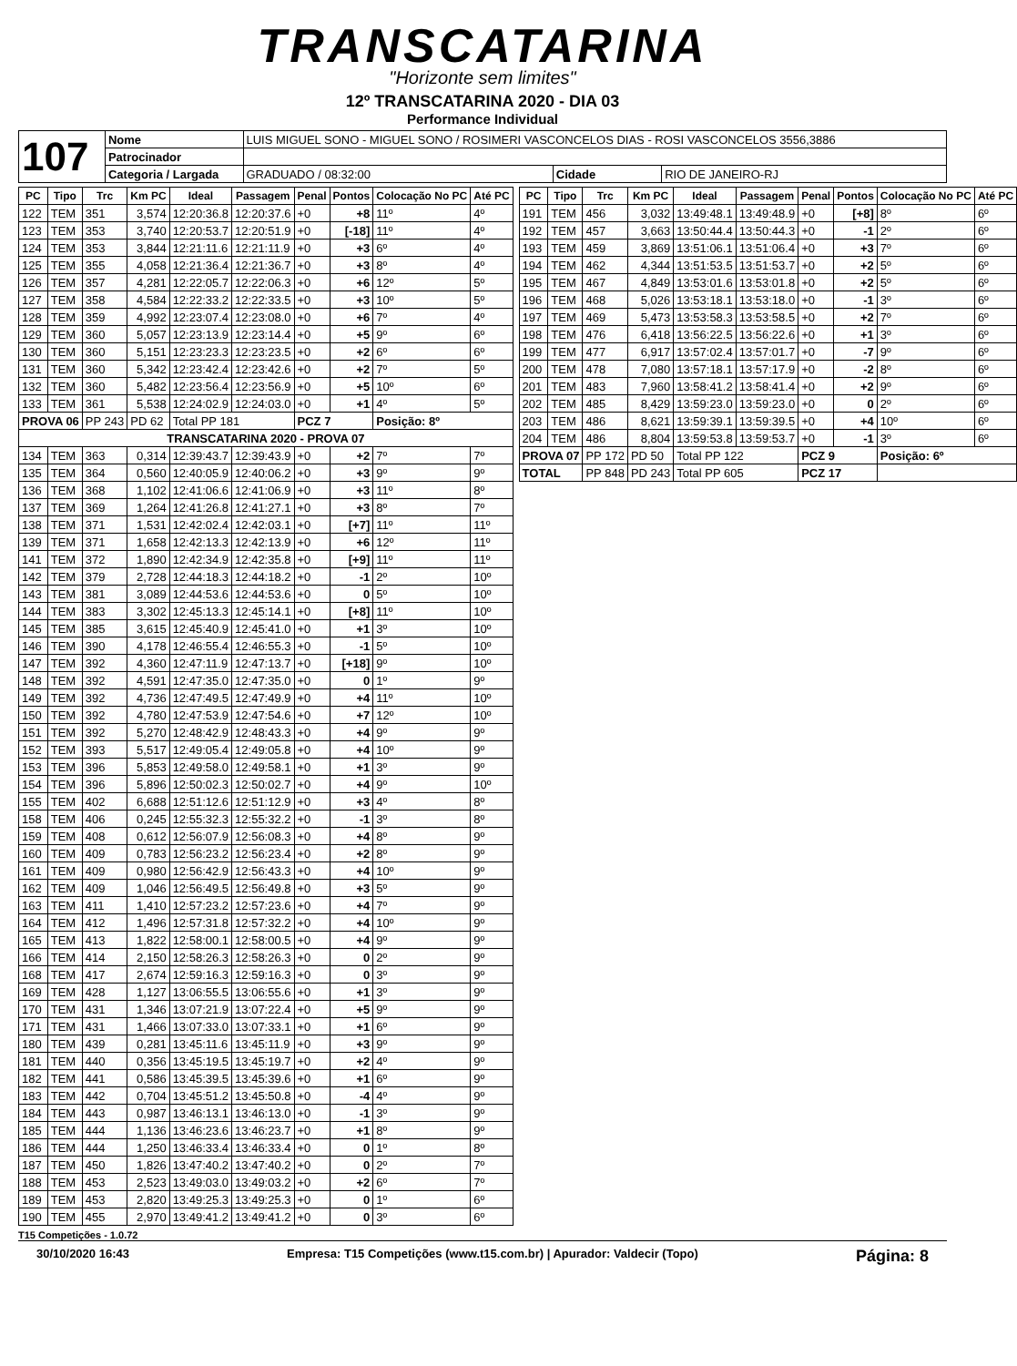TRANSCATARINA
"Horizonte sem limites"
12º TRANSCATARINA 2020 - DIA 03
Performance Individual
| 107 | Nome | LUIS MIGUEL SONO - MIGUEL SONO / ROSIMERI VASCONCELOS DIAS - ROSI VASCONCELOS 3556,3886 | | |
| | Patrocinador | | | |
| | Categoria / Largada | GRADUADO / 08:32:00 | Cidade | RIO DE JANEIRO-RJ |
| PC | Tipo | Trc | Km PC | Ideal | Passagem | Penal | Pontos | Colocação No PC | Até PC |
| --- | --- | --- | --- | --- | --- | --- | --- | --- | --- |
| 122 | TEM | 351 | 3,574 | 12:20:36.8 | 12:20:37.6 | +0 | +8 | 11º | 4º |
| 123 | TEM | 353 | 3,740 | 12:20:53.7 | 12:20:51.9 | +0 | [-18] | 11º | 4º |
| 124 | TEM | 353 | 3,844 | 12:21:11.6 | 12:21:11.9 | +0 | +3 | 6º | 4º |
| 125 | TEM | 355 | 4,058 | 12:21:36.4 | 12:21:36.7 | +0 | +3 | 8º | 4º |
| 126 | TEM | 357 | 4,281 | 12:22:05.7 | 12:22:06.3 | +0 | +6 | 12º | 5º |
| 127 | TEM | 358 | 4,584 | 12:22:33.2 | 12:22:33.5 | +0 | +3 | 10º | 5º |
| 128 | TEM | 359 | 4,992 | 12:23:07.4 | 12:23:08.0 | +0 | +6 | 7º | 4º |
| 129 | TEM | 360 | 5,057 | 12:23:13.9 | 12:23:14.4 | +0 | +5 | 9º | 6º |
| 130 | TEM | 360 | 5,151 | 12:23:23.3 | 12:23:23.5 | +0 | +2 | 6º | 6º |
| 131 | TEM | 360 | 5,342 | 12:23:42.4 | 12:23:42.6 | +0 | +2 | 7º | 5º |
| 132 | TEM | 360 | 5,482 | 12:23:56.4 | 12:23:56.9 | +0 | +5 | 10º | 6º |
| 133 | TEM | 361 | 5,538 | 12:24:02.9 | 12:24:03.0 | +0 | +1 | 4º | 5º |
| PROVA 06 | | PP 243 | PD 62 | Total PP 181 | | PCZ 7 | | Posição: 8º | |
| TRANSCATARINA 2020 - PROVA 07 | | | | | | | | | |
| 134 | TEM | 363 | 0,314 | 12:39:43.7 | 12:39:43.9 | +0 | +2 | 7º | 7º |
| 135 | TEM | 364 | 0,560 | 12:40:05.9 | 12:40:06.2 | +0 | +3 | 9º | 9º |
| 136 | TEM | 368 | 1,102 | 12:41:06.6 | 12:41:06.9 | +0 | +3 | 11º | 8º |
| 137 | TEM | 369 | 1,264 | 12:41:26.8 | 12:41:27.1 | +0 | +3 | 8º | 7º |
| 138 | TEM | 371 | 1,531 | 12:42:02.4 | 12:42:03.1 | +0 | [+7] | 11º | 11º |
| 139 | TEM | 371 | 1,658 | 12:42:13.3 | 12:42:13.9 | +0 | +6 | 12º | 11º |
| 141 | TEM | 372 | 1,890 | 12:42:34.9 | 12:42:35.8 | +0 | [+9] | 11º | 11º |
| 142 | TEM | 379 | 2,728 | 12:44:18.3 | 12:44:18.2 | +0 | -1 | 2º | 10º |
| 143 | TEM | 381 | 3,089 | 12:44:53.6 | 12:44:53.6 | +0 | 0 | 5º | 10º |
| 144 | TEM | 383 | 3,302 | 12:45:13.3 | 12:45:14.1 | +0 | [+8] | 11º | 10º |
| 145 | TEM | 385 | 3,615 | 12:45:40.9 | 12:45:41.0 | +0 | +1 | 3º | 10º |
| 146 | TEM | 390 | 4,178 | 12:46:55.4 | 12:46:55.3 | +0 | -1 | 5º | 10º |
| 147 | TEM | 392 | 4,360 | 12:47:11.9 | 12:47:13.7 | +0 | [+18] | 9º | 10º |
| 148 | TEM | 392 | 4,591 | 12:47:35.0 | 12:47:35.0 | +0 | 0 | 1º | 9º |
| 149 | TEM | 392 | 4,736 | 12:47:49.5 | 12:47:49.9 | +0 | +4 | 11º | 10º |
| 150 | TEM | 392 | 4,780 | 12:47:53.9 | 12:47:54.6 | +0 | +7 | 12º | 10º |
| 151 | TEM | 392 | 5,270 | 12:48:42.9 | 12:48:43.3 | +0 | +4 | 9º | 9º |
| 152 | TEM | 393 | 5,517 | 12:49:05.4 | 12:49:05.8 | +0 | +4 | 10º | 9º |
| 153 | TEM | 396 | 5,853 | 12:49:58.0 | 12:49:58.1 | +0 | +1 | 3º | 9º |
| 154 | TEM | 396 | 5,896 | 12:50:02.3 | 12:50:02.7 | +0 | +4 | 9º | 10º |
| 155 | TEM | 402 | 6,688 | 12:51:12.6 | 12:51:12.9 | +0 | +3 | 4º | 8º |
| 158 | TEM | 406 | 0,245 | 12:55:32.3 | 12:55:32.2 | +0 | -1 | 3º | 8º |
| 159 | TEM | 408 | 0,612 | 12:56:07.9 | 12:56:08.3 | +0 | +4 | 8º | 9º |
| 160 | TEM | 409 | 0,783 | 12:56:23.2 | 12:56:23.4 | +0 | +2 | 8º | 9º |
| 161 | TEM | 409 | 0,980 | 12:56:42.9 | 12:56:43.3 | +0 | +4 | 10º | 9º |
| 162 | TEM | 409 | 1,046 | 12:56:49.5 | 12:56:49.8 | +0 | +3 | 5º | 9º |
| 163 | TEM | 411 | 1,410 | 12:57:23.2 | 12:57:23.6 | +0 | +4 | 7º | 9º |
| 164 | TEM | 412 | 1,496 | 12:57:31.8 | 12:57:32.2 | +0 | +4 | 10º | 9º |
| 165 | TEM | 413 | 1,822 | 12:58:00.1 | 12:58:00.5 | +0 | +4 | 9º | 9º |
| 166 | TEM | 414 | 2,150 | 12:58:26.3 | 12:58:26.3 | +0 | 0 | 2º | 9º |
| 168 | TEM | 417 | 2,674 | 12:59:16.3 | 12:59:16.3 | +0 | 0 | 3º | 9º |
| 169 | TEM | 428 | 1,127 | 13:06:55.5 | 13:06:55.6 | +0 | +1 | 3º | 9º |
| 170 | TEM | 431 | 1,346 | 13:07:21.9 | 13:07:22.4 | +0 | +5 | 9º | 9º |
| 171 | TEM | 431 | 1,466 | 13:07:33.0 | 13:07:33.1 | +0 | +1 | 6º | 9º |
| 180 | TEM | 439 | 0,281 | 13:45:11.6 | 13:45:11.9 | +0 | +3 | 9º | 9º |
| 181 | TEM | 440 | 0,356 | 13:45:19.5 | 13:45:19.7 | +0 | +2 | 4º | 9º |
| 182 | TEM | 441 | 0,586 | 13:45:39.5 | 13:45:39.6 | +0 | +1 | 6º | 9º |
| 183 | TEM | 442 | 0,704 | 13:45:51.2 | 13:45:50.8 | +0 | -4 | 4º | 9º |
| 184 | TEM | 443 | 0,987 | 13:46:13.1 | 13:46:13.0 | +0 | -1 | 3º | 9º |
| 185 | TEM | 444 | 1,136 | 13:46:23.6 | 13:46:23.7 | +0 | +1 | 8º | 9º |
| 186 | TEM | 444 | 1,250 | 13:46:33.4 | 13:46:33.4 | +0 | 0 | 1º | 8º |
| 187 | TEM | 450 | 1,826 | 13:47:40.2 | 13:47:40.2 | +0 | 0 | 2º | 7º |
| 188 | TEM | 453 | 2,523 | 13:49:03.0 | 13:49:03.2 | +0 | +2 | 6º | 7º |
| 189 | TEM | 453 | 2,820 | 13:49:25.3 | 13:49:25.3 | +0 | 0 | 1º | 6º |
| 190 | TEM | 455 | 2,970 | 13:49:41.2 | 13:49:41.2 | +0 | 0 | 3º | 6º |
| PC | Tipo | Trc | Km PC | Ideal | Passagem | Penal | Pontos | Colocação No PC | Até PC |
| --- | --- | --- | --- | --- | --- | --- | --- | --- | --- |
| 191 | TEM | 456 | 3,032 | 13:49:48.1 | 13:49:48.9 | +0 | [+8] | 8º | 6º |
| 192 | TEM | 457 | 3,663 | 13:50:44.4 | 13:50:44.3 | +0 | -1 | 2º | 6º |
| 193 | TEM | 459 | 3,869 | 13:51:06.1 | 13:51:06.4 | +0 | +3 | 7º | 6º |
| 194 | TEM | 462 | 4,344 | 13:51:53.5 | 13:51:53.7 | +0 | +2 | 5º | 6º |
| 195 | TEM | 467 | 4,849 | 13:53:01.6 | 13:53:01.8 | +0 | +2 | 5º | 6º |
| 196 | TEM | 468 | 5,026 | 13:53:18.1 | 13:53:18.0 | +0 | -1 | 3º | 6º |
| 197 | TEM | 469 | 5,473 | 13:53:58.3 | 13:53:58.5 | +0 | +2 | 7º | 6º |
| 198 | TEM | 476 | 6,418 | 13:56:22.5 | 13:56:22.6 | +0 | +1 | 3º | 6º |
| 199 | TEM | 477 | 6,917 | 13:57:02.4 | 13:57:01.7 | +0 | -7 | 9º | 6º |
| 200 | TEM | 478 | 7,080 | 13:57:18.1 | 13:57:17.9 | +0 | -2 | 8º | 6º |
| 201 | TEM | 483 | 7,960 | 13:58:41.2 | 13:58:41.4 | +0 | +2 | 9º | 6º |
| 202 | TEM | 485 | 8,429 | 13:59:23.0 | 13:59:23.0 | +0 | 0 | 2º | 6º |
| 203 | TEM | 486 | 8,621 | 13:59:39.1 | 13:59:39.5 | +0 | +4 | 10º | 6º |
| 204 | TEM | 486 | 8,804 | 13:59:53.8 | 13:59:53.7 | +0 | -1 | 3º | 6º |
| PROVA 07 | | PP 172 | PD 50 | Total PP 122 | | PCZ 9 | | Posição: 6º | |
| TOTAL | | PP 848 | PD 243 | Total PP 605 | | PCZ 17 | | | |
T15 Competições - 1.0.72
30/10/2020 16:43 Empresa: T15 Competições (www.t15.com.br) | Apurador: Valdecir (Topo) Página: 8